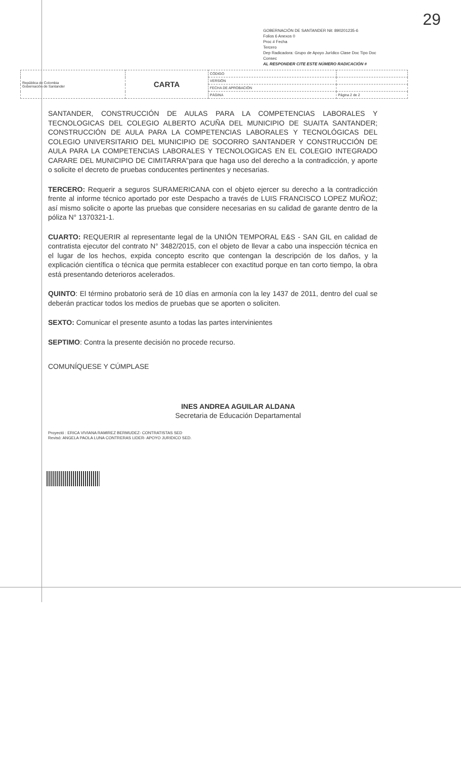29
GOBERNACIÓN DE SANTANDER Nit: 890201235-6
Folios 6 Anexos 0
Proc # Fecha
Tercero
Dep Radicadora: Grupo de Apoyo Jurídico Clase Doc Tipo Doc
Consec
AL RESPONDER CITE ESTE NÚMERO RADICACIÓN #
| República de Colombia Gobernación de Santander | CARTA | CÓDIGO | |
| | | VERSIÓN | |
| | | FECHA DE APROBACIÓN | |
| | | PÁGINA | Página 2 de 2 |
SANTANDER, CONSTRUCCIÓN DE AULAS PARA LA COMPETENCIAS LABORALES Y TECNOLOGICAS DEL COLEGIO ALBERTO ACUÑA DEL MUNICIPIO DE SUAITA SANTANDER; CONSTRUCCIÓN DE AULA PARA LA COMPETENCIAS LABORALES Y TECNOLÓGICAS DEL COLEGIO UNIVERSITARIO DEL MUNICIPIO DE SOCORRO SANTANDER Y CONSTRUCCIÓN DE AULA PARA LA COMPETENCIAS LABORALES Y TECNOLOGICAS EN EL COLEGIO INTEGRADO CARARE DEL MUNICIPIO DE CIMITARRA"para que haga uso del derecho a la contradicción, y aporte o solicite el decreto de pruebas conducentes pertinentes y necesarias.
TERCERO: Requerir a seguros SURAMERICANA con el objeto ejercer su derecho a la contradicción frente al informe técnico aportado por este Despacho a través de LUIS FRANCISCO LOPEZ MUÑOZ; así mismo solicite o aporte las pruebas que considere necesarias en su calidad de garante dentro de la póliza N° 1370321-1.
CUARTO: REQUERIR al representante legal de la UNIÓN TEMPORAL E&S - SAN GIL en calidad de contratista ejecutor del contrato N° 3482/2015, con el objeto de llevar a cabo una inspección técnica en el lugar de los hechos, expida concepto escrito que contengan la descripción de los daños, y la explicación científica o técnica que permita establecer con exactitud porque en tan corto tiempo, la obra está presentando deterioros acelerados.
QUINTO: El término probatorio será de 10 días en armonía con la ley 1437 de 2011, dentro del cual se deberán practicar todos los medios de pruebas que se aporten o soliciten.
SEXTO: Comunicar el presente asunto a todas las partes intervinientes
SEPTIMO: Contra la presente decisión no procede recurso.
COMUNÍQUESE Y CÚMPLASE
INES ANDREA AGUILAR ALDANA
Secretaria de Educación Departamental
Proyectó : ERICA VIVIANA RAMIREZ BERMUDEZ- CONTRATISTAS SED
Revisó: ANGELA PAOLA LUNA CONTRERAS LIDER- APOYO JURIDICO SED.